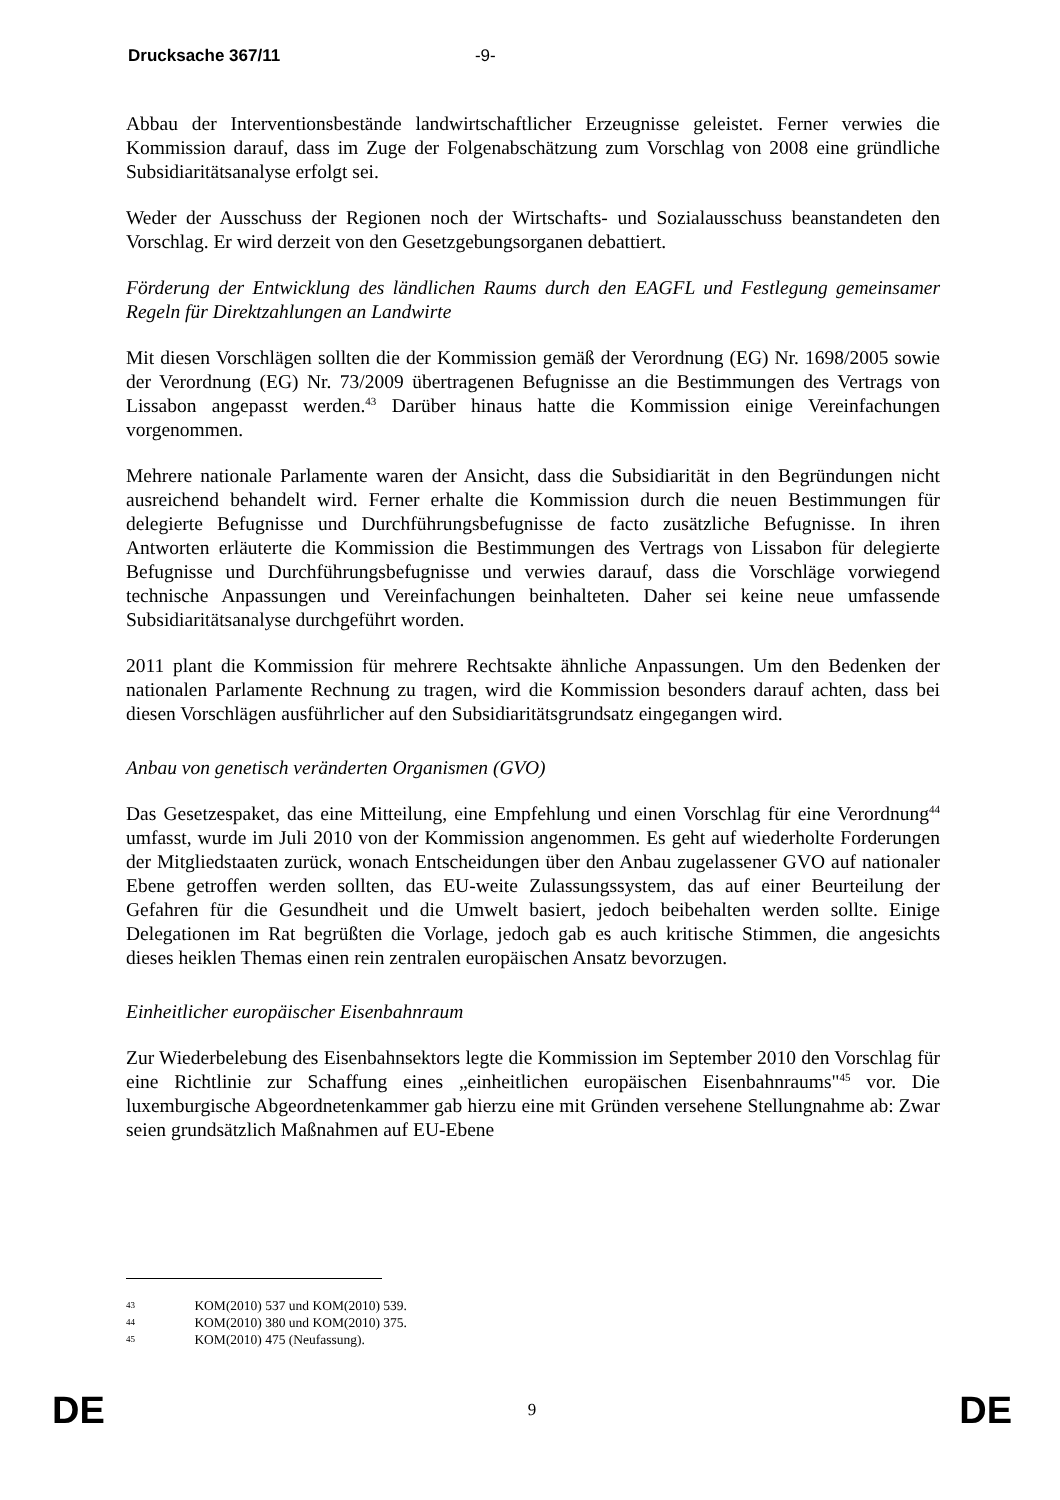Drucksache 367/11 -9-
Abbau der Interventionsbestände landwirtschaftlicher Erzeugnisse geleistet. Ferner verwies die Kommission darauf, dass im Zuge der Folgenabschätzung zum Vorschlag von 2008 eine gründliche Subsidiaritätsanalyse erfolgt sei.
Weder der Ausschuss der Regionen noch der Wirtschafts- und Sozialausschuss beanstandeten den Vorschlag. Er wird derzeit von den Gesetzgebungsorganen debattiert.
Förderung der Entwicklung des ländlichen Raums durch den EAGFL und Festlegung gemeinsamer Regeln für Direktzahlungen an Landwirte
Mit diesen Vorschlägen sollten die der Kommission gemäß der Verordnung (EG) Nr. 1698/2005 sowie der Verordnung (EG) Nr. 73/2009 übertragenen Befugnisse an die Bestimmungen des Vertrags von Lissabon angepasst werden.<sup>43</sup> Darüber hinaus hatte die Kommission einige Vereinfachungen vorgenommen.
Mehrere nationale Parlamente waren der Ansicht, dass die Subsidiarität in den Begründungen nicht ausreichend behandelt wird. Ferner erhalte die Kommission durch die neuen Bestimmungen für delegierte Befugnisse und Durchführungsbefugnisse de facto zusätzliche Befugnisse. In ihren Antworten erläuterte die Kommission die Bestimmungen des Vertrags von Lissabon für delegierte Befugnisse und Durchführungsbefugnisse und verwies darauf, dass die Vorschläge vorwiegend technische Anpassungen und Vereinfachungen beinhalteten. Daher sei keine neue umfassende Subsidiaritätsanalyse durchgeführt worden.
2011 plant die Kommission für mehrere Rechtsakte ähnliche Anpassungen. Um den Bedenken der nationalen Parlamente Rechnung zu tragen, wird die Kommission besonders darauf achten, dass bei diesen Vorschlägen ausführlicher auf den Subsidiaritätsgrundsatz eingegangen wird.
Anbau von genetisch veränderten Organismen (GVO)
Das Gesetzespaket, das eine Mitteilung, eine Empfehlung und einen Vorschlag für eine Verordnung<sup>44</sup> umfasst, wurde im Juli 2010 von der Kommission angenommen. Es geht auf wiederholte Forderungen der Mitgliedstaaten zurück, wonach Entscheidungen über den Anbau zugelassener GVO auf nationaler Ebene getroffen werden sollten, das EU-weite Zulassungssystem, das auf einer Beurteilung der Gefahren für die Gesundheit und die Umwelt basiert, jedoch beibehalten werden sollte. Einige Delegationen im Rat begrüßten die Vorlage, jedoch gab es auch kritische Stimmen, die angesichts dieses heiklen Themas einen rein zentralen europäischen Ansatz bevorzugen.
Einheitlicher europäischer Eisenbahnraum
Zur Wiederbelebung des Eisenbahnsektors legte die Kommission im September 2010 den Vorschlag für eine Richtlinie zur Schaffung eines „einheitlichen europäischen Eisenbahnraums"<sup>45</sup> vor. Die luxemburgische Abgeordnetenkammer gab hierzu eine mit Gründen versehene Stellungnahme ab: Zwar seien grundsätzlich Maßnahmen auf EU-Ebene
43 KOM(2010) 537 und KOM(2010) 539.
44 KOM(2010) 380 und KOM(2010) 375.
45 KOM(2010) 475 (Neufassung).
DE 9 DE